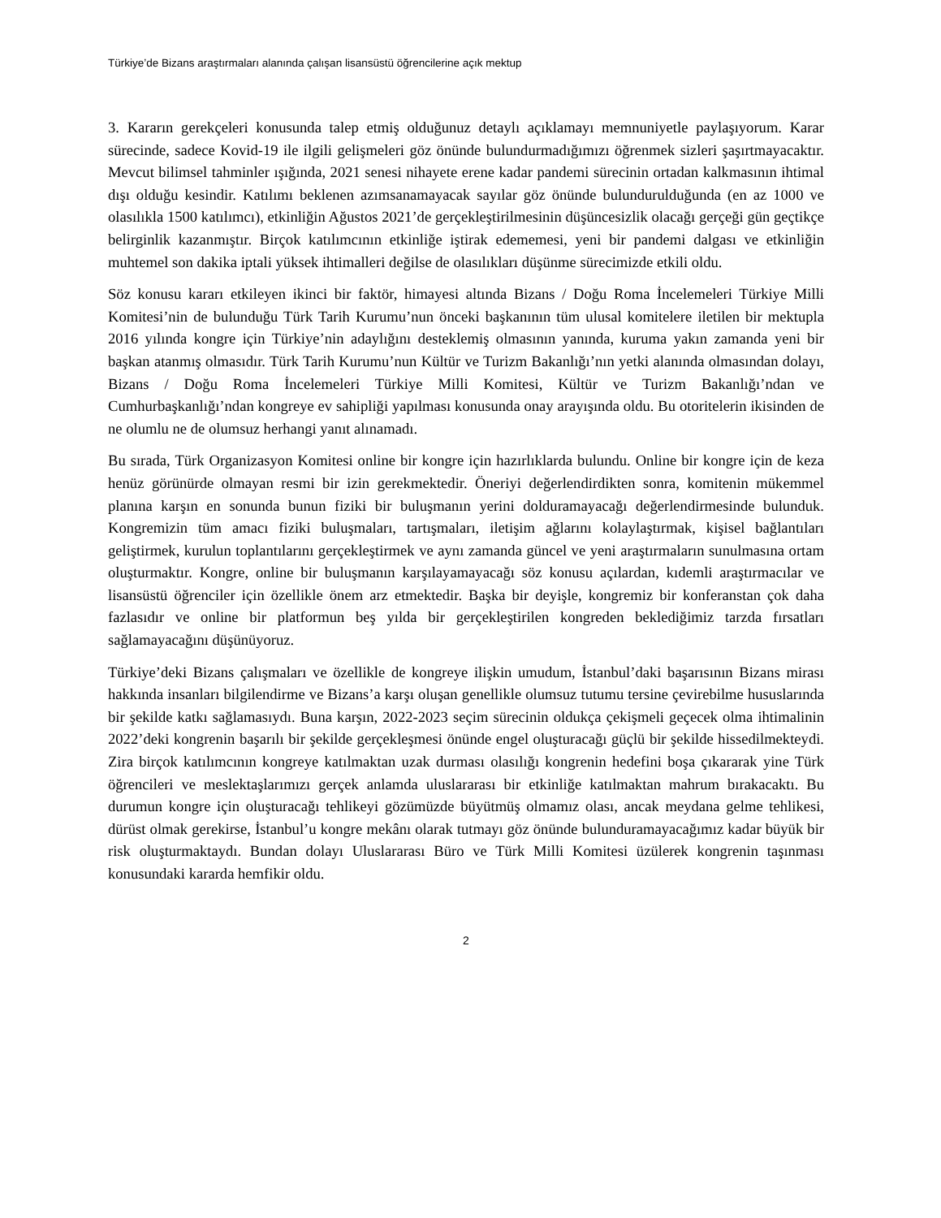Türkiye’de Bizans araştırmaları alanında çalışan lisansüstü öğrencilerine açık mektup
3. Kararın gerekçeleri konusunda talep etmiş olduğunuz detaylı açıklamayı memnuniyetle paylaşıyorum. Karar sürecinde, sadece Kovid-19 ile ilgili gelişmeleri göz önünde bulundurmadığımızı öğrenmek sizleri şaşırtmayacaktır. Mevcut bilimsel tahminler ışığında, 2021 senesi nihayete erene kadar pandemi sürecinin ortadan kalkmasının ihtimal dışı olduğu kesindir. Katılımı beklenen azımsanamayacak sayılar göz önünde bulundurulduğunda (en az 1000 ve olasılıkla 1500 katılımcı), etkinliğin Ağustos 2021’de gerçekleştirilmesinin düşüncesizlik olacağı gerçeği gün geçtikçe belirginlik kazanmıştır. Birçok katılımcının etkinliğe iştirak edememesi, yeni bir pandemi dalgası ve etkinliğin muhtemel son dakika iptali yüksek ihtimalleri değilse de olasılıkları düşünme sürecimizde etkili oldu.
Söz konusu kararı etkileyen ikinci bir faktör, himayesi altında Bizans / Doğu Roma İncelemeleri Türkiye Milli Komitesi’nin de bulunduğu Türk Tarih Kurumu’nun önceki başkanının tüm ulusal komitelere iletilen bir mektupla 2016 yılında kongre için Türkiye’nin adaylığını desteklemiş olmasının yanında, kuruma yakın zamanda yeni bir başkan atanmış olmasıdır. Türk Tarih Kurumu’nun Kültür ve Turizm Bakanlığı’nın yetki alanında olmasından dolayı, Bizans / Doğu Roma İncelemeleri Türkiye Milli Komitesi, Kültür ve Turizm Bakanlığı’ndan ve Cumhurbaşkanlığı’ndan kongreye ev sahipliği yapılması konusunda onay arayışında oldu. Bu otoritelerin ikisinden de ne olumlu ne de olumsuz herhangi yanıt alınamadı.
Bu sırada, Türk Organizasyon Komitesi online bir kongre için hazırlıklarda bulundu. Online bir kongre için de keza henüz görünürde olmayan resmi bir izin gerekmektedir. Öneriyi değerlendirdikten sonra, komitenin mükemmel planına karşın en sonunda bunun fiziki bir buluşmanın yerini dolduramayacağı değerlendirmesinde bulunduk. Kongremizin tüm amacı fiziki buluşmaları, tartışmaları, iletişim ağlarını kolaylaştırmak, kişisel bağlantıları geliştirmek, kurulun toplantılarını gerçekleştirmek ve aynı zamanda güncel ve yeni araştırmaların sunulmasına ortam oluşturmaktır. Kongre, online bir buluşmanın karşılayamayacağı söz konusu açılardan, kıdemli araştırmacılar ve lisansüstü öğrenciler için özellikle önem arz etmektedir. Başka bir deyişle, kongremiz bir konferanstan çok daha fazlasıdır ve online bir platformun beş yılda bir gerçekleştirilen kongreden beklediğimiz tarzda fırsatları sağlamayacağını düşünüyoruz.
Türkiye’deki Bizans çalışmaları ve özellikle de kongreye ilişkin umudum, İstanbul’daki başarısının Bizans mirası hakkında insanları bilgilendirme ve Bizans’a karşı oluşan genellikle olumsuz tutumu tersine çevirebilme hususlarında bir şekilde katkı sağlamasıydı. Buna karşın, 2022-2023 seçim sürecinin oldukça çekişmeli geçecek olma ihtimalinin 2022’deki kongrenin başarılı bir şekilde gerçekleşmesi önünde engel oluşturacağı güçlü bir şekilde hissedilmekteydi. Zira birçok katılımcının kongreye katılmaktan uzak durması olasılığı kongrenin hedefini boşa çıkararak yine Türk öğrencileri ve meslektaşlarımızı gerçek anlamda uluslararası bir etkinliğe katılmaktan mahrum bırakacaktı. Bu durumun kongre için oluşturacağı tehlikeyi gözümüzde büyütmüş olmamız olası, ancak meydana gelme tehlikesi, dürüst olmak gerekirse, İstanbul’u kongre mekânı olarak tutmayı göz önünde bulunduramayacağımız kadar büyük bir risk oluşturmaktaydı. Bundan dolayı Uluslararası Büro ve Türk Milli Komitesi üzülerek kongrenin taşınması konusundaki kararda hemfikir oldu.
2